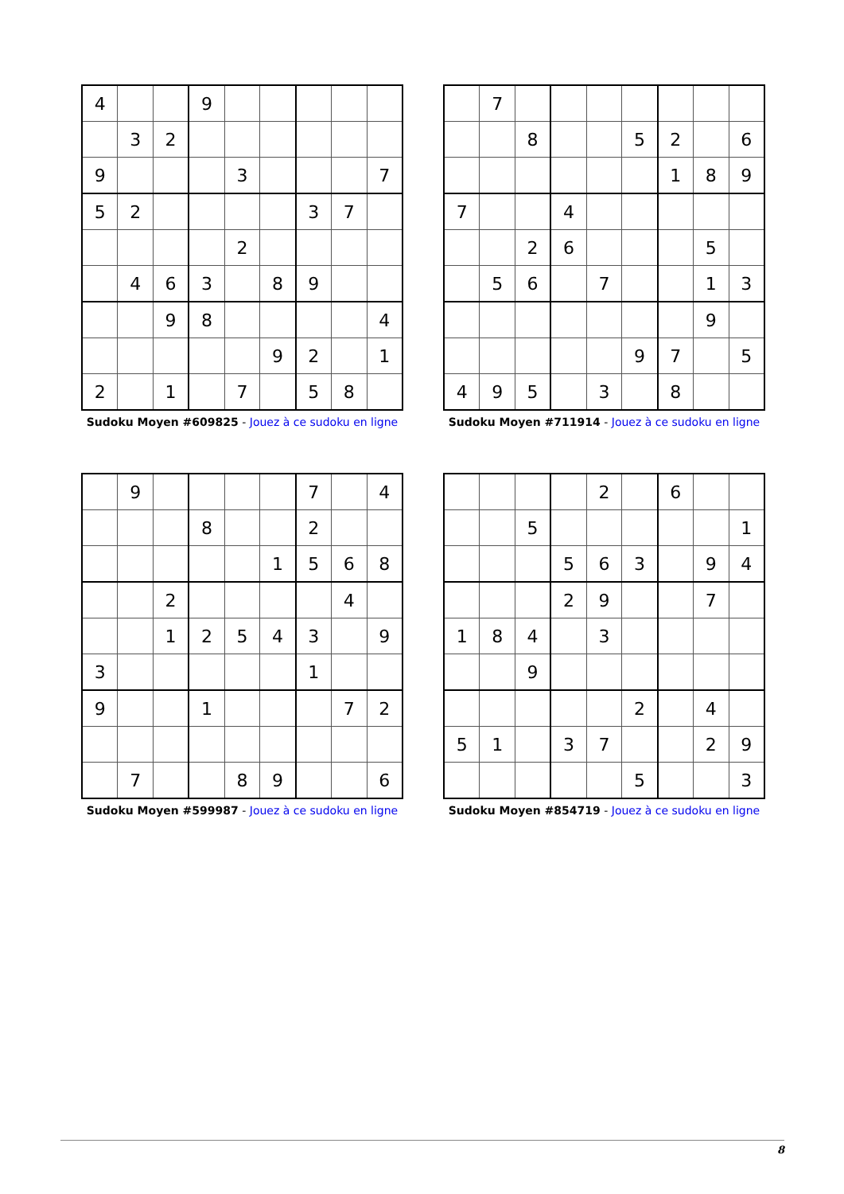| 4 | | | 9 | | | | | |
| | 3 | 2 | | | | | | |
| 9 | | | | 3 | | | | 7 |
| 5 | 2 | | | | | 3 | 7 | |
| | | | | 2 | | | | |
| | 4 | 6 | 3 | | 8 | 9 | | |
| | | 9 | 8 | | | | | 4 |
| | | | | | 9 | 2 | | 1 |
| 2 | | 1 | | 7 | | 5 | 8 | |
Sudoku Moyen #609825 - Jouez à ce sudoku en ligne
| | 7 | | | | | | | |
| | | 8 | | | 5 | 2 | | 6 |
| | | | | | | 1 | 8 | 9 |
| 7 | | | 4 | | | | | |
| | | 2 | 6 | | | | 5 | |
| | 5 | 6 | | 7 | | | 1 | 3 |
| | | | | | | | 9 | |
| | | | | | 9 | 7 | | 5 |
| 4 | 9 | 5 | | 3 | | 8 | | |
Sudoku Moyen #711914 - Jouez à ce sudoku en ligne
| | 9 | | | | | 7 | | 4 |
| | | | 8 | | | 2 | | |
| | | | | | 1 | 5 | 6 | 8 |
| | | 2 | | | | | 4 | |
| | | 1 | 2 | 5 | 4 | 3 | | 9 |
| 3 | | | | | | 1 | | |
| 9 | | | 1 | | | | 7 | 2 |
| | 7 | | | 8 | 9 | | | 6 |
Sudoku Moyen #599987 - Jouez à ce sudoku en ligne
| | | | | 2 | | 6 | | |
| | | 5 | | | | | | 1 |
| | | | 5 | 6 | 3 | | 9 | 4 |
| | | | 2 | 9 | | | 7 | |
| 1 | 8 | 4 | | 3 | | | | |
| | | 9 | | | | | | |
| | | | | | 2 | | 4 | |
| 5 | 1 | | 3 | 7 | | | 2 | 9 |
| | | | | | 5 | | | 3 |
Sudoku Moyen #854719 - Jouez à ce sudoku en ligne
8